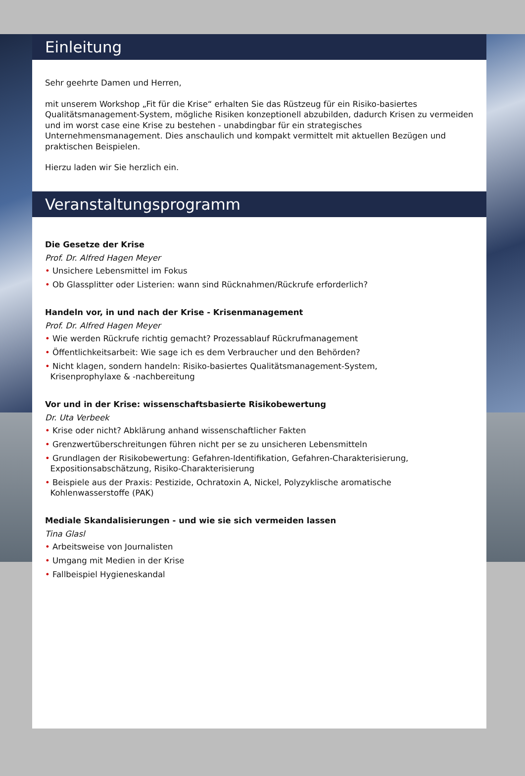Einleitung
Sehr geehrte Damen und Herren,
mit unserem Workshop „Fit für die Krise“ erhalten Sie das Rüstzeug für ein Risiko-basiertes Qualitätsmanagement-System, mögliche Risiken konzeptionell abzubilden, dadurch Krisen zu vermeiden und im worst case eine Krise zu bestehen - unabdingbar für ein strategisches Unternehmensmanagement. Dies anschaulich und kompakt vermittelt mit aktuellen Bezügen und praktischen Beispielen.
Hierzu laden wir Sie herzlich ein.
Veranstaltungsprogramm
Die Gesetze der Krise
Prof. Dr. Alfred Hagen Meyer
• Unsichere Lebensmittel im Fokus
• Ob Glassplitter oder Listerien: wann sind Rücknahmen/Rückrufe erforderlich?
Handeln vor, in und nach der Krise - Krisenmanagement
Prof. Dr. Alfred Hagen Meyer
• Wie werden Rückrufe richtig gemacht? Prozessablauf Rückrufmanagement
• Öffentlichkeitsarbeit: Wie sage ich es dem Verbraucher und den Behörden?
• Nicht klagen, sondern handeln: Risiko-basiertes Qualitätsmanagement-System,
Krisenprophylaxe & -nachbereitung
Vor und in der Krise: wissenschaftsbasierte Risikobewertung
Dr. Uta Verbeek
• Krise oder nicht? Abklärung anhand wissenschaftlicher Fakten
• Grenzwertüberschreitungen führen nicht per se zu unsicheren Lebensmitteln
• Grundlagen der Risikobewertung: Gefahren-Identifikation, Gefahren-Charakterisierung,
Expositionsabschätzung, Risiko-Charakterisierung
• Beispiele aus der Praxis: Pestizide, Ochratoxin A, Nickel, Polyzyklische aromatische
Kohlenwasserstoffe (PAK)
Mediale Skandalisierungen - und wie sie sich vermeiden lassen
Tina Glasl
• Arbeitsweise von Journalisten
• Umgang mit Medien in der Krise
• Fallbeispiel Hygieneskandal